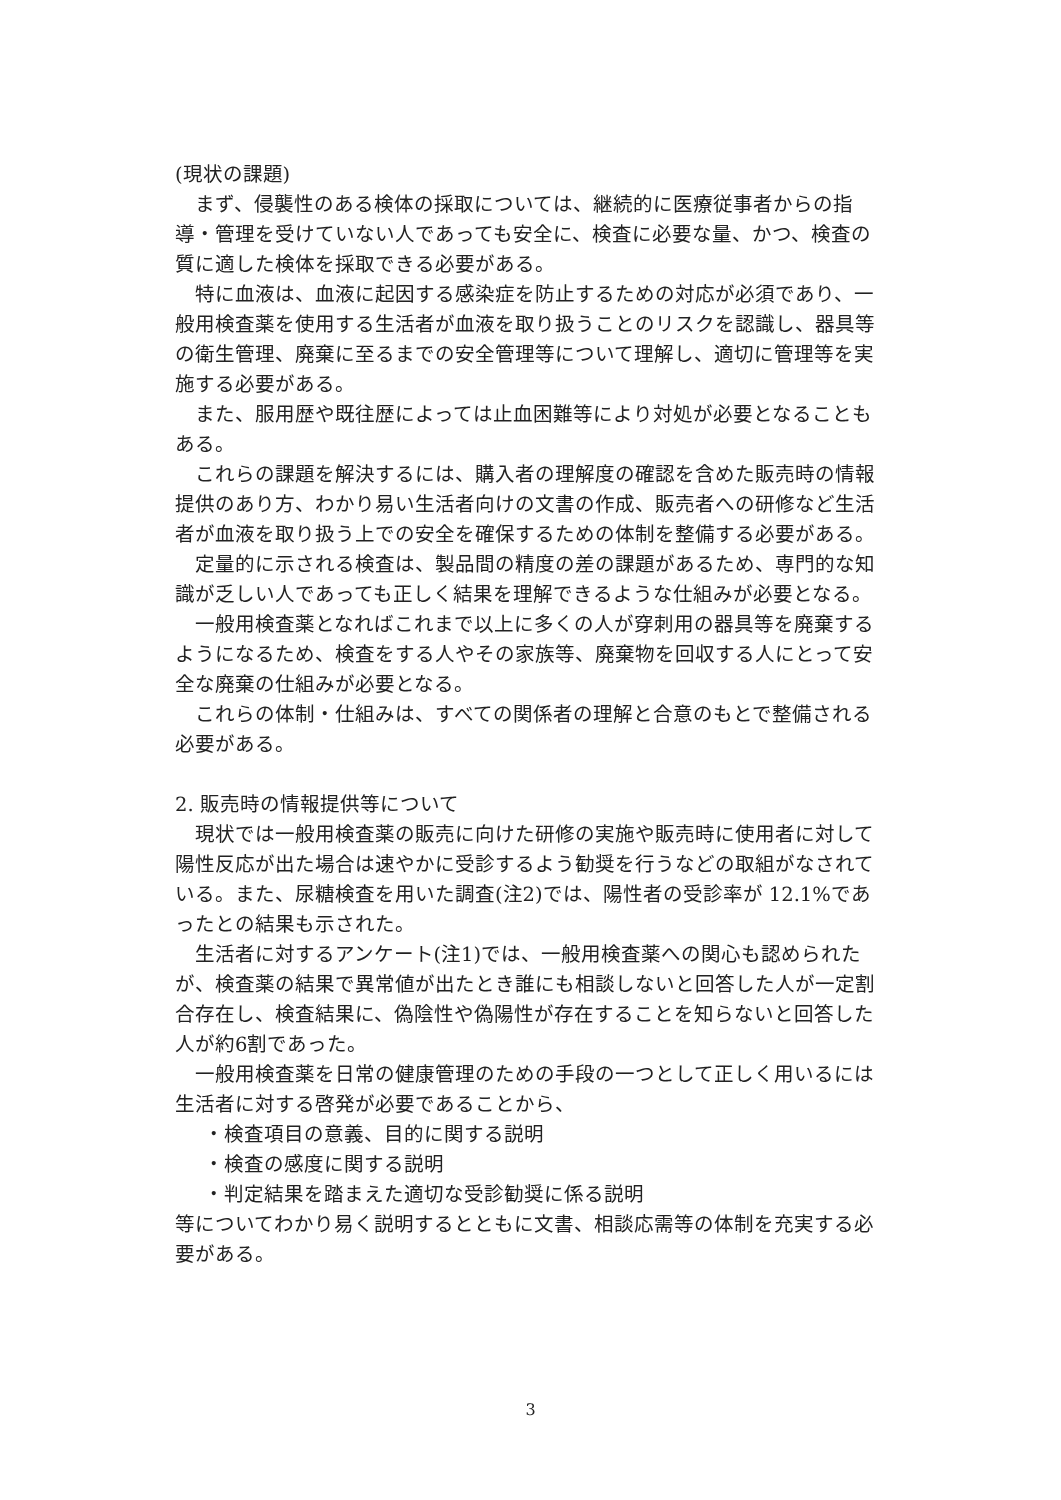(現状の課題)
まず、侵襲性のある検体の採取については、継続的に医療従事者からの指導・管理を受けていない人であっても安全に、検査に必要な量、かつ、検査の質に適した検体を採取できる必要がある。
特に血液は、血液に起因する感染症を防止するための対応が必須であり、一般用検査薬を使用する生活者が血液を取り扱うことのリスクを認識し、器具等の衛生管理、廃棄に至るまでの安全管理等について理解し、適切に管理等を実施する必要がある。
また、服用歴や既往歴によっては止血困難等により対処が必要となることもある。
これらの課題を解決するには、購入者の理解度の確認を含めた販売時の情報提供のあり方、わかり易い生活者向けの文書の作成、販売者への研修など生活者が血液を取り扱う上での安全を確保するための体制を整備する必要がある。
定量的に示される検査は、製品間の精度の差の課題があるため、専門的な知識が乏しい人であっても正しく結果を理解できるような仕組みが必要となる。
一般用検査薬となればこれまで以上に多くの人が穿刺用の器具等を廃棄するようになるため、検査をする人やその家族等、廃棄物を回収する人にとって安全な廃棄の仕組みが必要となる。
これらの体制・仕組みは、すべての関係者の理解と合意のもとで整備される必要がある。
2. 販売時の情報提供等について
現状では一般用検査薬の販売に向けた研修の実施や販売時に使用者に対して陽性反応が出た場合は速やかに受診するよう勧奨を行うなどの取組がなされている。また、尿糖検査を用いた調査(注2)では、陽性者の受診率が 12.1%であったとの結果も示された。
生活者に対するアンケート(注1)では、一般用検査薬への関心も認められたが、検査薬の結果で異常値が出たとき誰にも相談しないと回答した人が一定割合存在し、検査結果に、偽陰性や偽陽性が存在することを知らないと回答した人が約6割であった。
一般用検査薬を日常の健康管理のための手段の一つとして正しく用いるには生活者に対する啓発が必要であることから、
・検査項目の意義、目的に関する説明
・検査の感度に関する説明
・判定結果を踏まえた適切な受診勧奨に係る説明
等についてわかり易く説明するとともに文書、相談応需等の体制を充実する必要がある。
3